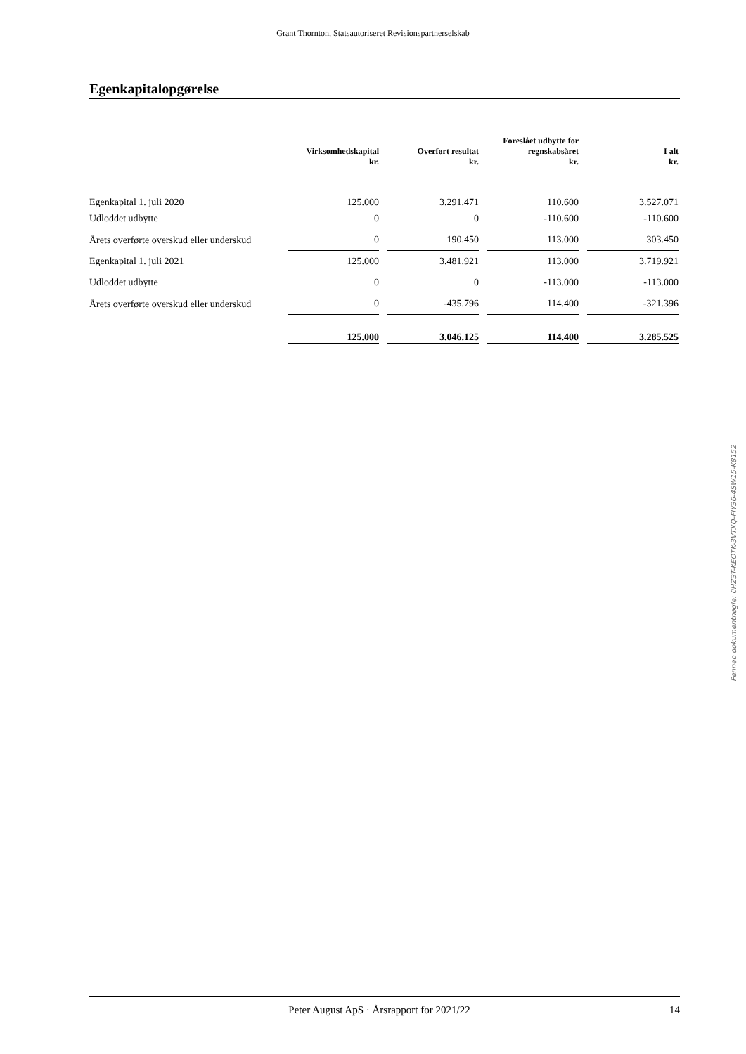Grant Thornton, Statsautoriseret Revisionspartnerselskab
Egenkapitalopgørelse
| | Virksomhedskapital kr. | Overført resultat kr. | Foreslået udbytte for regnskabsåret kr. | I alt kr. |
| --- | --- | --- | --- | --- |
| Egenkapital 1. juli 2020 | 125.000 | 3.291.471 | 110.600 | 3.527.071 |
| Udloddet udbytte | 0 | 0 | -110.600 | -110.600 |
| Årets overførte overskud eller underskud | 0 | 190.450 | 113.000 | 303.450 |
| Egenkapital 1. juli 2021 | 125.000 | 3.481.921 | 113.000 | 3.719.921 |
| Udloddet udbytte | 0 | 0 | -113.000 | -113.000 |
| Årets overførte overskud eller underskud | 0 | -435.796 | 114.400 | -321.396 |
| | 125.000 | 3.046.125 | 114.400 | 3.285.525 |
Penneo dokumentnøgle: 0HZ3T-KEOTK-3VTXQ-FIY36-4SW15-K8152
Peter August ApS · Årsrapport for 2021/22 14